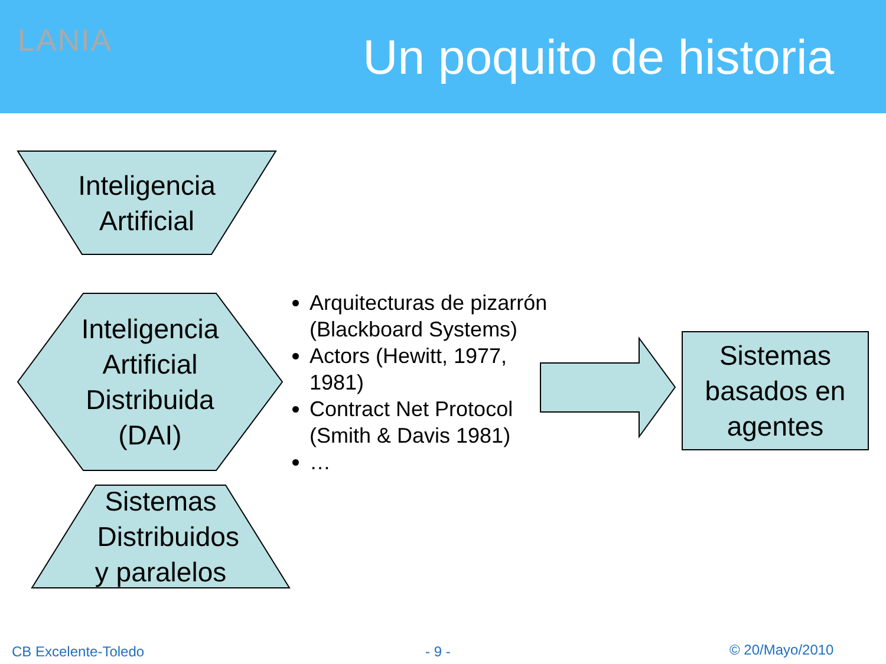LANIA Un poquito de historia
Inteligencia
Artificial
Inteligencia
Artificial
Distribuida
(DAI)
Sistemas
Distribuidos
y paralelos
Arquitecturas de pizarrón (Blackboard Systems)
Actors (Hewitt, 1977, 1981)
Contract Net Protocol (Smith & Davis 1981)
…
Sistemas
basados en
agentes
CB Excelente-Toledo - 9 - © 20/Mayo/2010